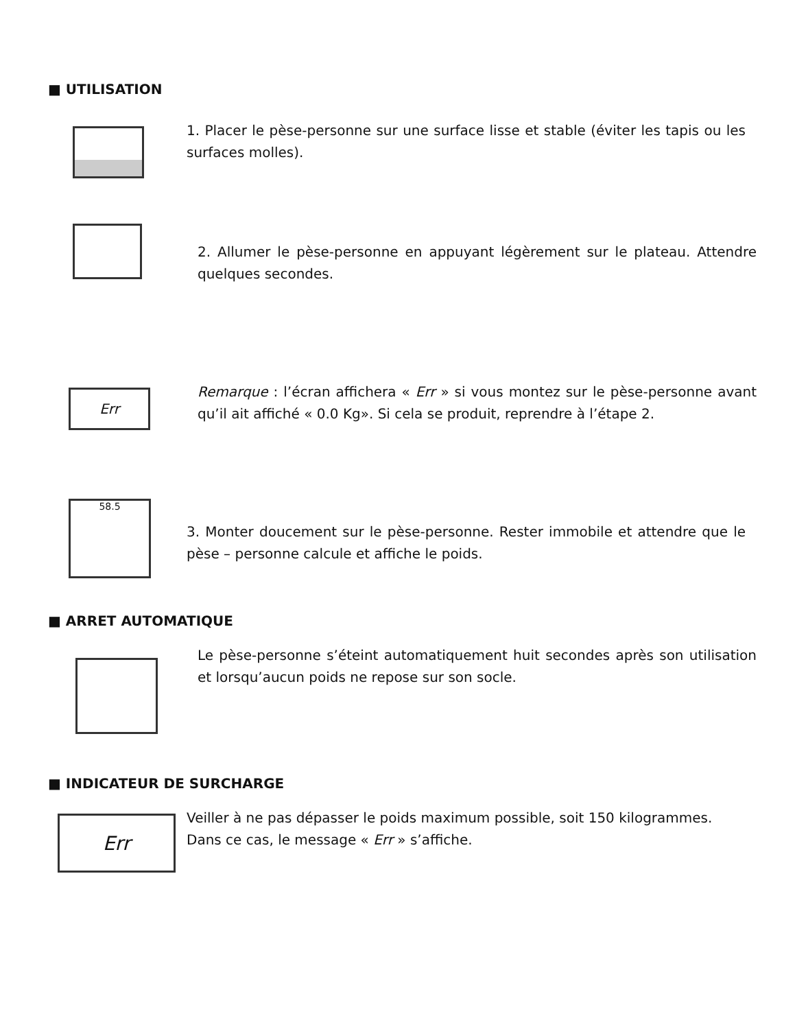■ UTILISATION
1. Placer le pèse-personne sur une surface lisse et stable (éviter les tapis ou les surfaces molles).
2. Allumer le pèse-personne en appuyant légèrement sur le plateau. Attendre quelques secondes.
Err
Remarque : l’écran affichera « Err » si vous montez sur le pèse-personne avant qu’il ait affiché « 0.0 Kg». Si cela se produit, reprendre à l’étape 2.
58.5
3. Monter doucement sur le pèse-personne. Rester immobile et attendre que le pèse – personne calcule et affiche le poids.
■ ARRET AUTOMATIQUE
Le pèse-personne s’éteint automatiquement huit secondes après son utilisation et lorsqu’aucun poids ne repose sur son socle.
■ INDICATEUR DE SURCHARGE
Err
Veiller à ne pas dépasser le poids maximum possible, soit 150 kilogrammes.
Dans ce cas, le message « Err » s’affiche.